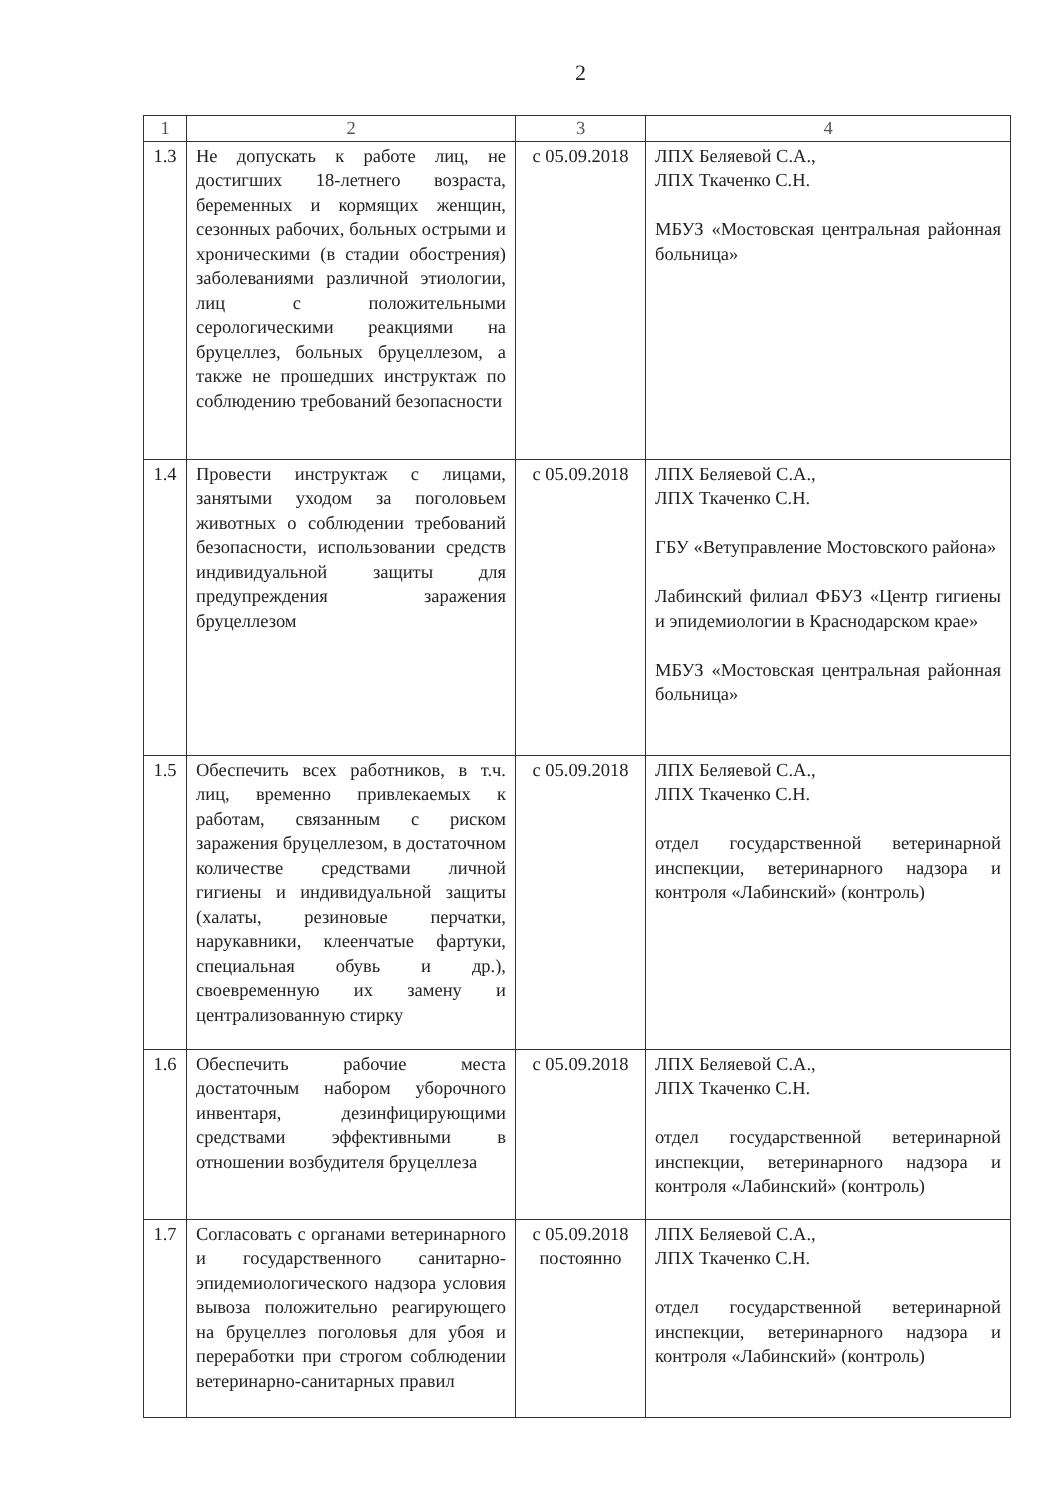2
| 1 | 2 | 3 | 4 |
| --- | --- | --- | --- |
| 1.3 | Не допускать к работе лиц, не достигших 18-летнего возраста, беременных и кормящих женщин, сезонных рабочих, больных острыми и хроническими (в стадии обострения) заболеваниями различной этиологии, лиц с положительными серологическими реакциями на бруцеллез, больных бруцеллезом, а также не прошедших инструктаж по соблюдению требований безопасности | с 05.09.2018 | ЛПХ Беляевой С.А., ЛПХ Ткаченко С.Н. МБУЗ «Мостовская центральная районная больница» |
| 1.4 | Провести инструктаж с лицами, занятыми уходом за поголовьем животных о соблюдении требований безопасности, использовании средств индивидуальной защиты для предупреждения заражения бруцеллезом | с 05.09.2018 | ЛПХ Беляевой С.А., ЛПХ Ткаченко С.Н. ГБУ «Ветуправление Мостовского района» Лабинский филиал ФБУЗ «Центр гигиены и эпидемиологии в Краснодарском крае» МБУЗ «Мостовская центральная районная больница» |
| 1.5 | Обеспечить всех работников, в т.ч. лиц, временно привлекаемых к работам, связанным с риском заражения бруцеллезом, в достаточном количестве средствами личной гигиены и индивидуальной защиты (халаты, резиновые перчатки, нарукавники, клеенчатые фартуки, специальная обувь и др.), своевременную их замену и централизованную стирку | с 05.09.2018 | ЛПХ Беляевой С.А., ЛПХ Ткаченко С.Н. отдел государственной ветеринарной инспекции, ветеринарного надзора и контроля «Лабинский» (контроль) |
| 1.6 | Обеспечить рабочие места достаточным набором уборочного инвентаря, дезинфицирующими средствами эффективными в отношении возбудителя бруцеллеза | с 05.09.2018 | ЛПХ Беляевой С.А., ЛПХ Ткаченко С.Н. отдел государственной ветеринарной инспекции, ветеринарного надзора и контроля «Лабинский» (контроль) |
| 1.7 | Согласовать с органами ветеринарного и государственного санитарно-эпидемиологического надзора условия вывоза положительно реагирующего на бруцеллез поголовья для убоя и переработки при строгом соблюдении ветеринарно-санитарных правил | с 05.09.2018 постоянно | ЛПХ Беляевой С.А., ЛПХ Ткаченко С.Н. отдел государственной ветеринарной инспекции, ветеринарного надзора и контроля «Лабинский» (контроль) |